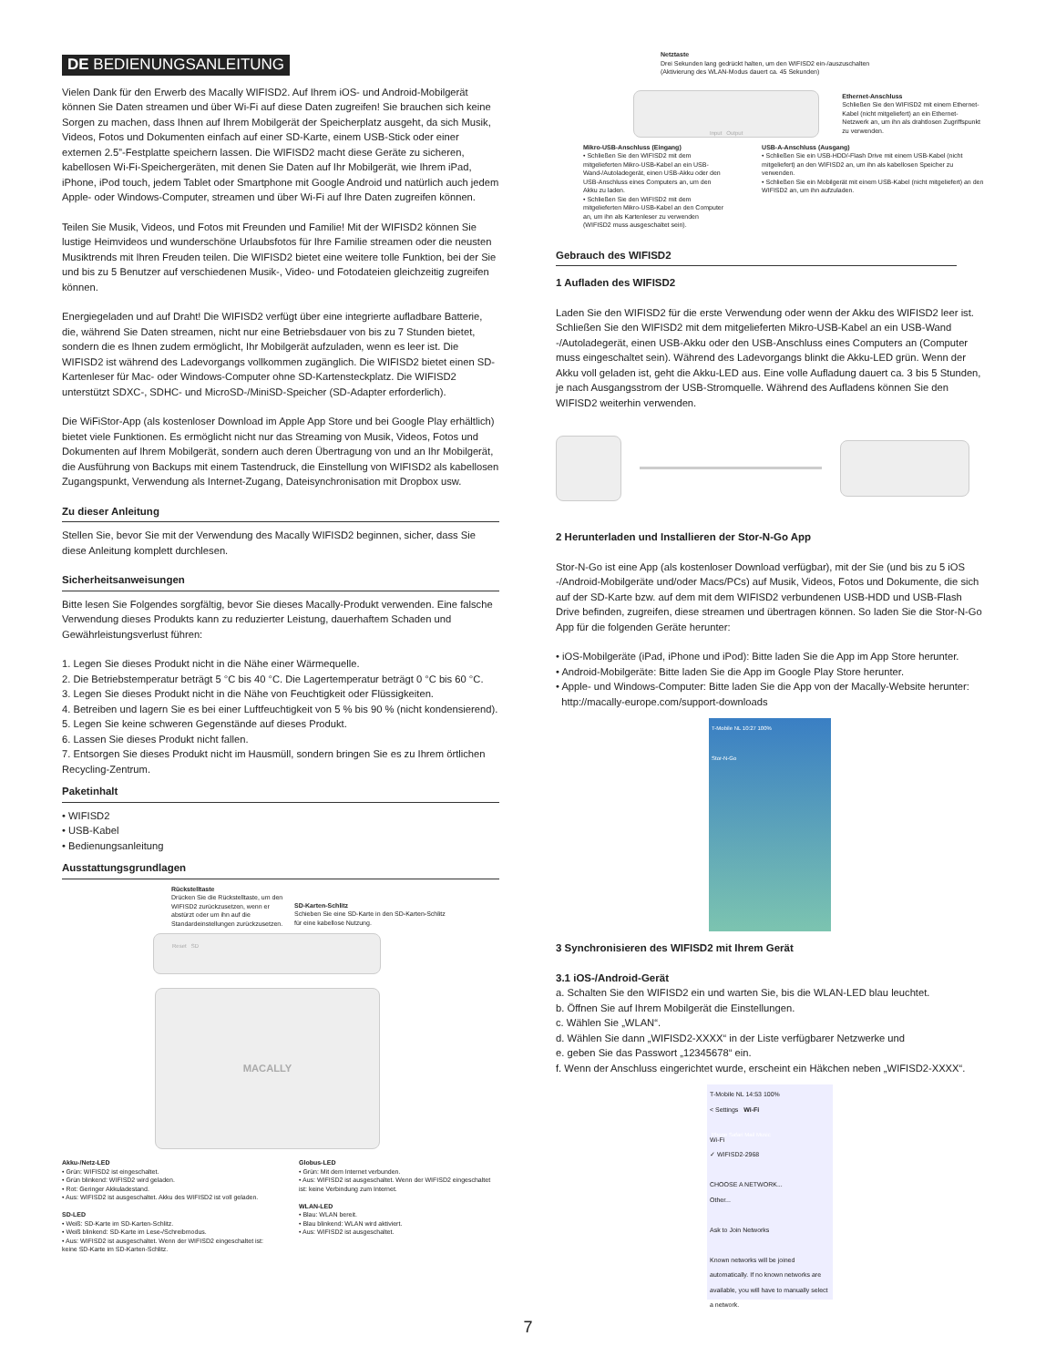DE BEDIENUNGSANLEITUNG
Vielen Dank für den Erwerb des Macally WIFISD2. Auf Ihrem iOS- und Android-Mobilgerät können Sie Daten streamen und über Wi-Fi auf diese Daten zugreifen! Sie brauchen sich keine Sorgen zu machen, dass Ihnen auf Ihrem Mobilgerät der Speicherplatz ausgeht, da sich Musik, Videos, Fotos und Dokumenten einfach auf einer SD-Karte, einem USB-Stick oder einer externen 2.5”-Festplatte speichern lassen. Die WIFISD2 macht diese Geräte zu sicheren, kabellosen Wi-Fi-Speichergeräten, mit denen Sie Daten auf Ihr Mobilgerät, wie Ihrem iPad, iPhone, iPod touch, jedem Tablet oder Smartphone mit Google Android und natürlich auch jedem Apple- oder Windows-Computer, streamen und über Wi-Fi auf Ihre Daten zugreifen können.
Teilen Sie Musik, Videos, und Fotos mit Freunden und Familie! Mit der WIFISD2 können Sie lustige Heimvideos und wunderschöne Urlaubsfotos für Ihre Familie streamen oder die neusten Musiktrends mit Ihren Freuden teilen. Die WIFISD2 bietet eine weitere tolle Funktion, bei der Sie und bis zu 5 Benutzer auf verschiedenen Musik-, Video- und Fotodateien gleichzeitig zugreifen können.
Energiegeladen und auf Draht! Die WIFISD2 verfügt über eine integrierte aufladbare Batterie, die, während Sie Daten streamen, nicht nur eine Betriebsdauer von bis zu 7 Stunden bietet, sondern die es Ihnen zudem ermöglicht, Ihr Mobilgerät aufzuladen, wenn es leer ist. Die WIFISD2 ist während des Ladevorgangs vollkommen zugänglich. Die WIFISD2 bietet einen SD-Kartenleser für Mac- oder Windows-Computer ohne SD-Kartensteckplatz. Die WIFISD2 unterstützt SDXC-, SDHC- und MicroSD-/MiniSD-Speicher (SD-Adapter erforderlich).
Die WiFiStor-App (als kostenloser Download im Apple App Store und bei Google Play erhältlich) bietet viele Funktionen. Es ermöglicht nicht nur das Streaming von Musik, Videos, Fotos und Dokumenten auf Ihrem Mobilgerät, sondern auch deren Übertragung von und an Ihr Mobilgerät, die Ausführung von Backups mit einem Tastendruck, die Einstellung von WIFISD2 als kabellosen Zugangspunkt, Verwendung als Internet-Zugang, Dateisynchronisation mit Dropbox usw.
Zu dieser Anleitung
Stellen Sie, bevor Sie mit der Verwendung des Macally WIFISD2 beginnen, sicher, dass Sie diese Anleitung komplett durchlesen.
Sicherheitsanweisungen
Bitte lesen Sie Folgendes sorgfältig, bevor Sie dieses Macally-Produkt verwenden. Eine falsche Verwendung dieses Produkts kann zu reduzierter Leistung, dauerhaftem Schaden und Gewährleistungsverlust führen:
1. Legen Sie dieses Produkt nicht in die Nähe einer Wärmequelle.
2. Die Betriebstemperatur beträgt 5 °C bis 40 °C. Die Lagertemperatur beträgt 0 °C bis 60 °C.
3. Legen Sie dieses Produkt nicht in die Nähe von Feuchtigkeit oder Flüssigkeiten.
4. Betreiben und lagern Sie es bei einer Luftfeuchtigkeit von 5 % bis 90 % (nicht kondensierend).
5. Legen Sie keine schweren Gegenstände auf dieses Produkt.
6. Lassen Sie dieses Produkt nicht fallen.
7. Entsorgen Sie dieses Produkt nicht im Hausmüll, sondern bringen Sie es zu Ihrem örtlichen Recycling-Zentrum.
Paketinhalt
• WIFISD2
• USB-Kabel
• Bedienungsanleitung
Ausstattungsgrundlagen
Rückstelltaste
Drücken Sie die Rückstelltaste, um den WIFISD2 zurückzusetzen, wenn er abstürzt oder um ihn auf die Standardeinstellungen zurückzusetzen.
SD-Karten-Schlitz
Schieben Sie eine SD-Karte in den SD-Karten-Schlitz für eine kabellose Nutzung.
Reset SD
MACALLY
Akku-/Netz-LED
• Grün: WIFISD2 ist eingeschaltet.
• Grün blinkend: WIFISD2 wird geladen.
• Rot: Geringer Akkuladestand.
• Aus: WIFISD2 ist ausgeschaltet. Akku des WIFISD2 ist voll geladen.
SD-LED
• Weiß: SD-Karte im SD-Karten-Schlitz.
• Weiß blinkend: SD-Karte im Lese-/Schreibmodus.
• Aus: WIFISD2 ist ausgeschaltet. Wenn der WIFISD2 eingeschaltet ist: keine SD-Karte im SD-Karten-Schlitz.
Globus-LED
• Grün: Mit dem Internet verbunden.
• Aus: WIFISD2 ist ausgeschaltet. Wenn der WIFISD2 eingeschaltet ist: keine Verbindung zum Internet.
WLAN-LED
• Blau: WLAN bereit.
• Blau blinkend: WLAN wird aktiviert.
• Aus: WIFISD2 ist ausgeschaltet.
Netztaste
Drei Sekunden lang gedrückt halten, um den WIFISD2 ein-/auszuschalten
(Aktivierung des WLAN-Modus dauert ca. 45 Sekunden)
Input Output
Ethernet-Anschluss
Schließen Sie den WIFISD2 mit einem Ethernet-Kabel (nicht mitgeliefert) an ein Ethernet-Netzwerk an, um ihn als drahtlosen Zugriffspunkt zu verwenden.
Mikro-USB-Anschluss (Eingang)
• Schließen Sie den WIFISD2 mit dem mitgelieferten Mikro-USB-Kabel an ein USB-Wand-/Autoladegerät, einen USB-Akku oder den USB-Anschluss eines Computers an, um den Akku zu laden.
• Schließen Sie den WIFISD2 mit dem mitgelieferten Mikro-USB-Kabel an den Computer an, um ihn als Kartenleser zu verwenden (WIFISD2 muss ausgeschaltet sein).
USB-A-Anschluss (Ausgang)
• Schließen Sie ein USB-HDD/-Flash Drive mit einem USB-Kabel (nicht mitgeliefert) an den WIFISD2 an, um ihn als kabellosen Speicher zu verwenden.
• Schließen Sie ein Mobilgerät mit einem USB-Kabel (nicht mitgeliefert) an den WIFISD2 an, um ihn aufzuladen.
Gebrauch des WIFISD2
1 Aufladen des WIFISD2
Laden Sie den WIFISD2 für die erste Verwendung oder wenn der Akku des WIFISD2 leer ist. Schließen Sie den WIFISD2 mit dem mitgelieferten Mikro-USB-Kabel an ein USB-Wand -/Autoladegerät, einen USB-Akku oder den USB-Anschluss eines Computers an (Computer muss eingeschaltet sein). Während des Ladevorgangs blinkt die Akku-LED grün. Wenn der Akku voll geladen ist, geht die Akku-LED aus. Eine volle Aufladung dauert ca. 3 bis 5 Stunden, je nach Ausgangsstrom der USB-Stromquelle. Während des Aufladens können Sie den WIFISD2 weiterhin verwenden.
2 Herunterladen und Installieren der Stor-N-Go App
Stor-N-Go ist eine App (als kostenloser Download verfügbar), mit der Sie (und bis zu 5 iOS -/Android-Mobilgeräte und/oder Macs/PCs) auf Musik, Videos, Fotos und Dokumente, die sich auf der SD-Karte bzw. auf dem mit dem WIFISD2 verbundenen USB-HDD und USB-Flash Drive befinden, zugreifen, diese streamen und übertragen können. So laden Sie die Stor-N-Go App für die folgenden Geräte herunter:
• iOS-Mobilgeräte (iPad, iPhone und iPod): Bitte laden Sie die App im App Store herunter.
• Android-Mobilgeräte: Bitte laden Sie die App im Google Play Store herunter.
• Apple- und Windows-Computer: Bitte laden Sie die App von der Macally-Website herunter:
http://macally-europe.com/support-downloads
T-Mobile NL 10:27 100%
Stor-N-Go
Phone Safari Mail Music
3 Synchronisieren des WIFISD2 mit Ihrem Gerät
3.1 iOS-/Android-Gerät
a. Schalten Sie den WIFISD2 ein und warten Sie, bis die WLAN-LED blau leuchtet.
b. Öffnen Sie auf Ihrem Mobilgerät die Einstellungen.
c. Wählen Sie „WLAN“.
d. Wählen Sie dann „WIFISD2-XXXX“ in der Liste verfügbarer Netzwerke und
e. geben Sie das Passwort „12345678“ ein.
f. Wenn der Anschluss eingerichtet wurde, erscheint ein Häkchen neben „WIFISD2-XXXX“.
T-Mobile NL 14:53 100%
< Settings Wi-Fi
Wi-Fi
✓ WIFISD2-2968
CHOOSE A NETWORK...
Other...
Ask to Join Networks
Known networks will be joined automatically. If no known networks are available, you will have to manually select a network.
7